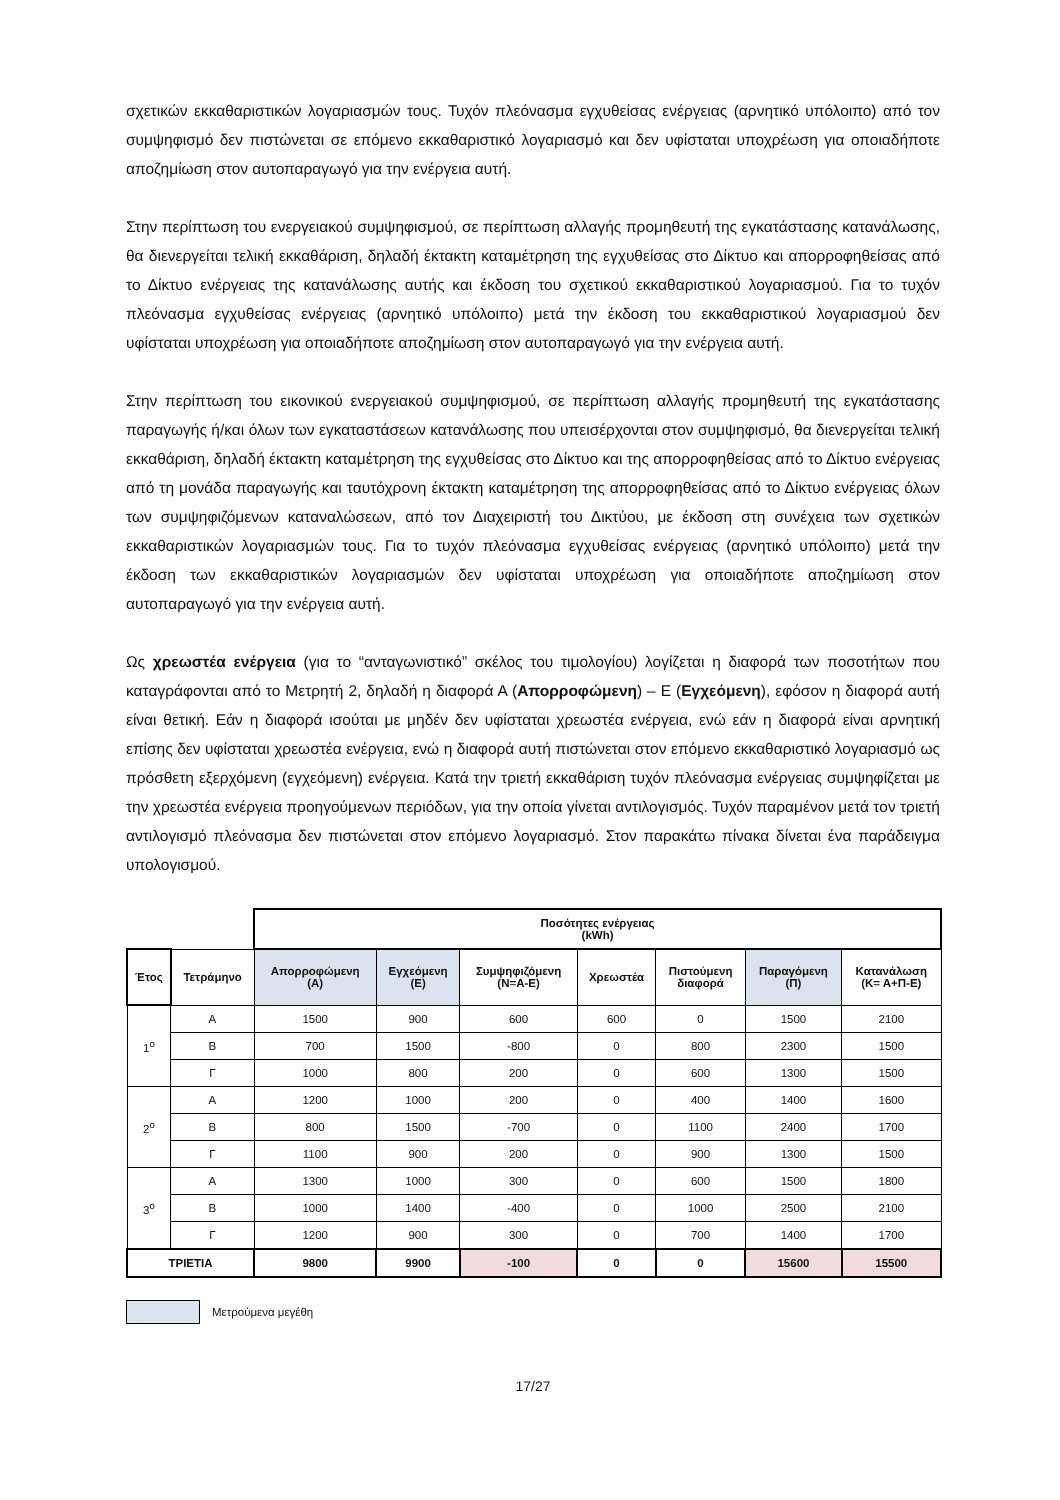σχετικών εκκαθαριστικών λογαριασμών τους. Τυχόν πλεόνασμα εγχυθείσας ενέργειας (αρνητικό υπόλοιπο) από τον συμψηφισμό δεν πιστώνεται σε επόμενο εκκαθαριστικό λογαριασμό και δεν υφίσταται υποχρέωση για οποιαδήποτε αποζημίωση στον αυτοπαραγωγό για την ενέργεια αυτή.
Στην περίπτωση του ενεργειακού συμψηφισμού, σε περίπτωση αλλαγής προμηθευτή της εγκατάστασης κατανάλωσης, θα διενεργείται τελική εκκαθάριση, δηλαδή έκτακτη καταμέτρηση της εγχυθείσας στο Δίκτυο και απορροφηθείσας από το Δίκτυο ενέργειας της κατανάλωσης αυτής και έκδοση του σχετικού εκκαθαριστικού λογαριασμού. Για το τυχόν πλεόνασμα εγχυθείσας ενέργειας (αρνητικό υπόλοιπο) μετά την έκδοση του εκκαθαριστικού λογαριασμού δεν υφίσταται υποχρέωση για οποιαδήποτε αποζημίωση στον αυτοπαραγωγό για την ενέργεια αυτή.
Στην περίπτωση του εικονικού ενεργειακού συμψηφισμού, σε περίπτωση αλλαγής προμηθευτή της εγκατάστασης παραγωγής ή/και όλων των εγκαταστάσεων κατανάλωσης που υπεισέρχονται στον συμψηφισμό, θα διενεργείται τελική εκκαθάριση, δηλαδή έκτακτη καταμέτρηση της εγχυθείσας στο Δίκτυο και της απορροφηθείσας από το Δίκτυο ενέργειας από τη μονάδα παραγωγής και ταυτόχρονη έκτακτη καταμέτρηση της απορροφηθείσας από το Δίκτυο ενέργειας όλων των συμψηφιζόμενων καταναλώσεων, από τον Διαχειριστή του Δικτύου, με έκδοση στη συνέχεια των σχετικών εκκαθαριστικών λογαριασμών τους. Για το τυχόν πλεόνασμα εγχυθείσας ενέργειας (αρνητικό υπόλοιπο) μετά την έκδοση των εκκαθαριστικών λογαριασμών δεν υφίσταται υποχρέωση για οποιαδήποτε αποζημίωση στον αυτοπαραγωγό για την ενέργεια αυτή.
Ως χρεωστέα ενέργεια (για το “ανταγωνιστικό” σκέλος του τιμολογίου) λογίζεται η διαφορά των ποσοτήτων που καταγράφονται από το Μετρητή 2, δηλαδή η διαφορά Α (Απορροφώμενη) – Ε (Εγχεόμενη), εφόσον η διαφορά αυτή είναι θετική. Εάν η διαφορά ισούται με μηδέν δεν υφίσταται χρεωστέα ενέργεια, ενώ εάν η διαφορά είναι αρνητική επίσης δεν υφίσταται χρεωστέα ενέργεια, ενώ η διαφορά αυτή πιστώνεται στον επόμενο εκκαθαριστικό λογαριασμό ως πρόσθετη εξερχόμενη (εγχεόμενη) ενέργεια. Κατά την τριετή εκκαθάριση τυχόν πλεόνασμα ενέργειας συμψηφίζεται με την χρεωστέα ενέργεια προηγούμενων περιόδων, για την οποία γίνεται αντιλογισμός. Τυχόν παραμένον μετά τον τριετή αντιλογισμό πλεόνασμα δεν πιστώνεται στον επόμενο λογαριασμό. Στον παρακάτω πίνακα δίνεται ένα παράδειγμα υπολογισμού.
| | | Ποσότητες ενέργειας (kWh) | | | | | | |
| Έτος | Τετράμηνο | Απορροφώμενη (Α) | Εγχεόμενη (Ε) | Συμψηφιζόμενη (Ν=Α-Ε) | Χρεωστέα | Πιστούμενη διαφορά | Παραγόμενη (Π) | Κατανάλωση (Κ= Α+Π-Ε) |
| 1<sup>ο</sup> | Α | 1500 | 900 | 600 | 600 | 0 | 1500 | 2100 |
| | Β | 700 | 1500 | -800 | 0 | 800 | 2300 | 1500 |
| | Γ | 1000 | 800 | 200 | 0 | 600 | 1300 | 1500 |
| 2<sup>ο</sup> | Α | 1200 | 1000 | 200 | 0 | 400 | 1400 | 1600 |
| | Β | 800 | 1500 | -700 | 0 | 1100 | 2400 | 1700 |
| | Γ | 1100 | 900 | 200 | 0 | 900 | 1300 | 1500 |
| 3<sup>ο</sup> | Α | 1300 | 1000 | 300 | 0 | 600 | 1500 | 1800 |
| | Β | 1000 | 1400 | -400 | 0 | 1000 | 2500 | 2100 |
| | Γ | 1200 | 900 | 300 | 0 | 700 | 1400 | 1700 |
| ΤΡΙΕΤΙΑ | | 9800 | 9900 | -100 | 0 | 0 | 15600 | 15500 |
Μετρούμενα μεγέθη
17/27